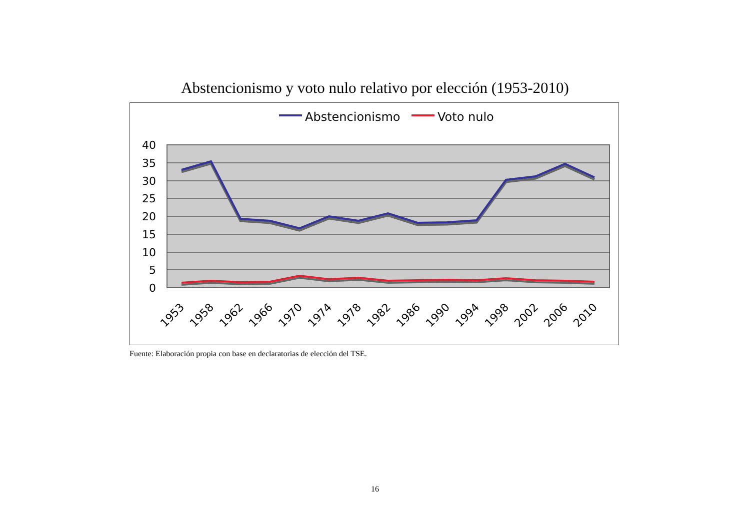Abstencionismo y voto nulo relativo por elección (1953-2010)
Abstencionismo
Voto nulo
40
35
30
25
20
15
10
5
0
1953
1958
1962
1966
1970
1974
1978
1982
1986
1990
1994
1998
2002
2006
2010
Fuente: Elaboración propia con base en declaratorias de elección del TSE.
16